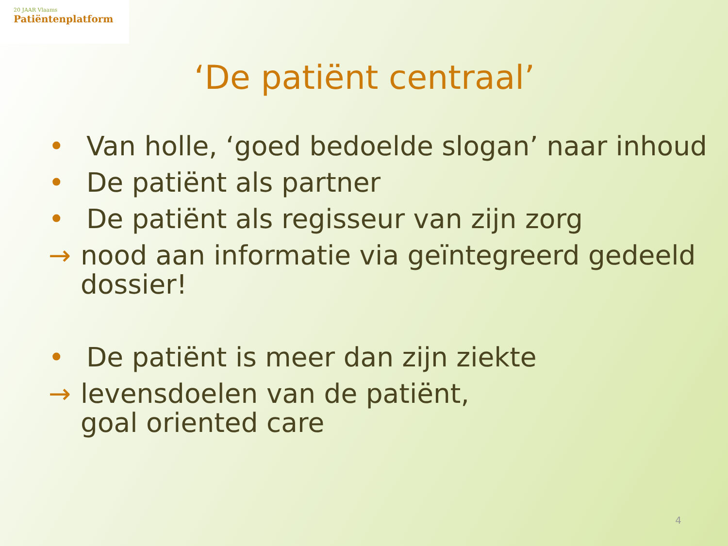20 JAAR Vlaams
Patiëntenplatform
‘De patiënt centraal’
• Van holle, ‘goed bedoelde slogan’ naar inhoud
• De patiënt als partner
• De patiënt als regisseur van zijn zorg
→ nood aan informatie via geïntegreerd gedeeld dossier!
• De patiënt is meer dan zijn ziekte
→ levensdoelen van de patiënt,
goal oriented care
4